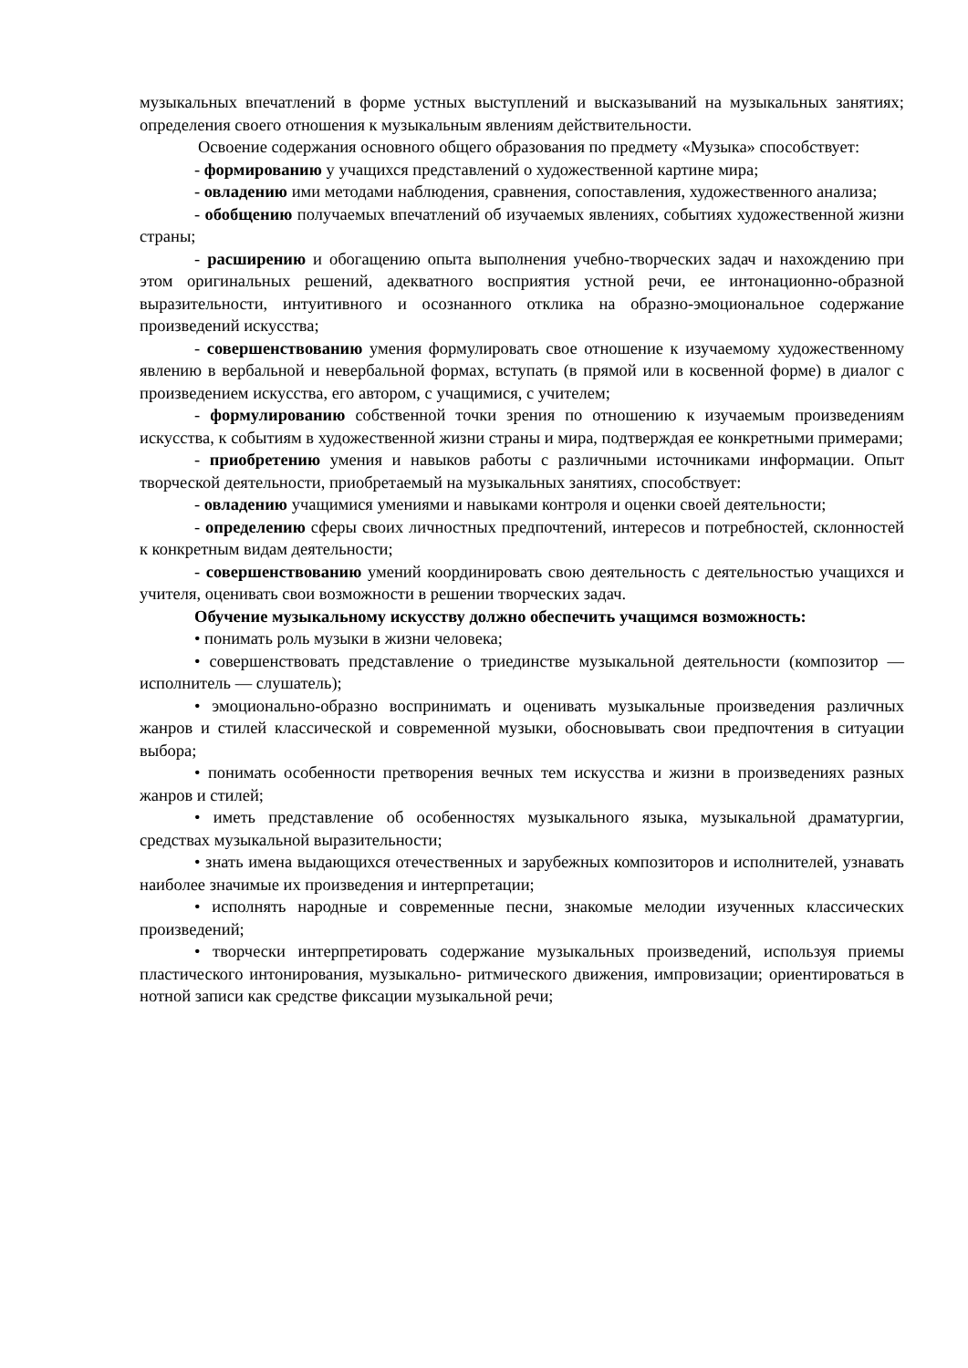музыкальных впечатлений в форме устных выступлений и высказываний на музыкальных занятиях; определения своего отношения к музыкальным явлениям действительности.
Освоение содержания основного общего образования по предмету «Музыка» способствует:
- формированию у учащихся представлений о художественной картине мира;
- овладению ими методами наблюдения, сравнения, сопоставления, художественного анализа;
- обобщению получаемых впечатлений об изучаемых явлениях, событиях художественной жизни страны;
- расширению и обогащению опыта выполнения учебно-творческих задач и нахождению при этом оригинальных решений, адекватного восприятия устной речи, ее интонационно-образной выразительности, интуитивного и осознанного отклика на образно-эмоциональное содержание произведений искусства;
- совершенствованию умения формулировать свое отношение к изучаемому художественному явлению в вербальной и невербальной формах, вступать (в прямой или в косвенной форме) в диалог с произведением искусства, его автором, с учащимися, с учителем;
- формулированию собственной точки зрения по отношению к изучаемым произведениям искусства, к событиям в художественной жизни страны и мира, подтверждая ее конкретными примерами;
- приобретению умения и навыков работы с различными источниками информации. Опыт творческой деятельности, приобретаемый на музыкальных занятиях, способствует:
- овладению учащимися умениями и навыками контроля и оценки своей деятельности;
- определению сферы своих личностных предпочтений, интересов и потребностей, склонностей к конкретным видам деятельности;
- совершенствованию умений координировать свою деятельность с деятельностью учащихся и учителя, оценивать свои возможности в решении творческих задач.
Обучение музыкальному искусству должно обеспечить учащимся возможность:
• понимать роль музыки в жизни человека;
• совершенствовать представление о триединстве музыкальной деятельности (композитор — исполнитель — слушатель);
• эмоционально-образно воспринимать и оценивать музыкальные произведения различных жанров и стилей классической и современной музыки, обосновывать свои предпочтения в ситуации выбора;
• понимать особенности претворения вечных тем искусства и жизни в произведениях разных жанров и стилей;
• иметь представление об особенностях музыкального языка, музыкальной драматургии, средствах музыкальной выразительности;
• знать имена выдающихся отечественных и зарубежных композиторов и исполнителей, узнавать наиболее значимые их произведения и интерпретации;
• исполнять народные и современные песни, знакомые мелодии изученных классических произведений;
• творчески интерпретировать содержание музыкальных произведений, используя приемы пластического интонирования, музыкально- ритмического движения, импровизации; ориентироваться в нотной записи как средстве фиксации музыкальной речи;